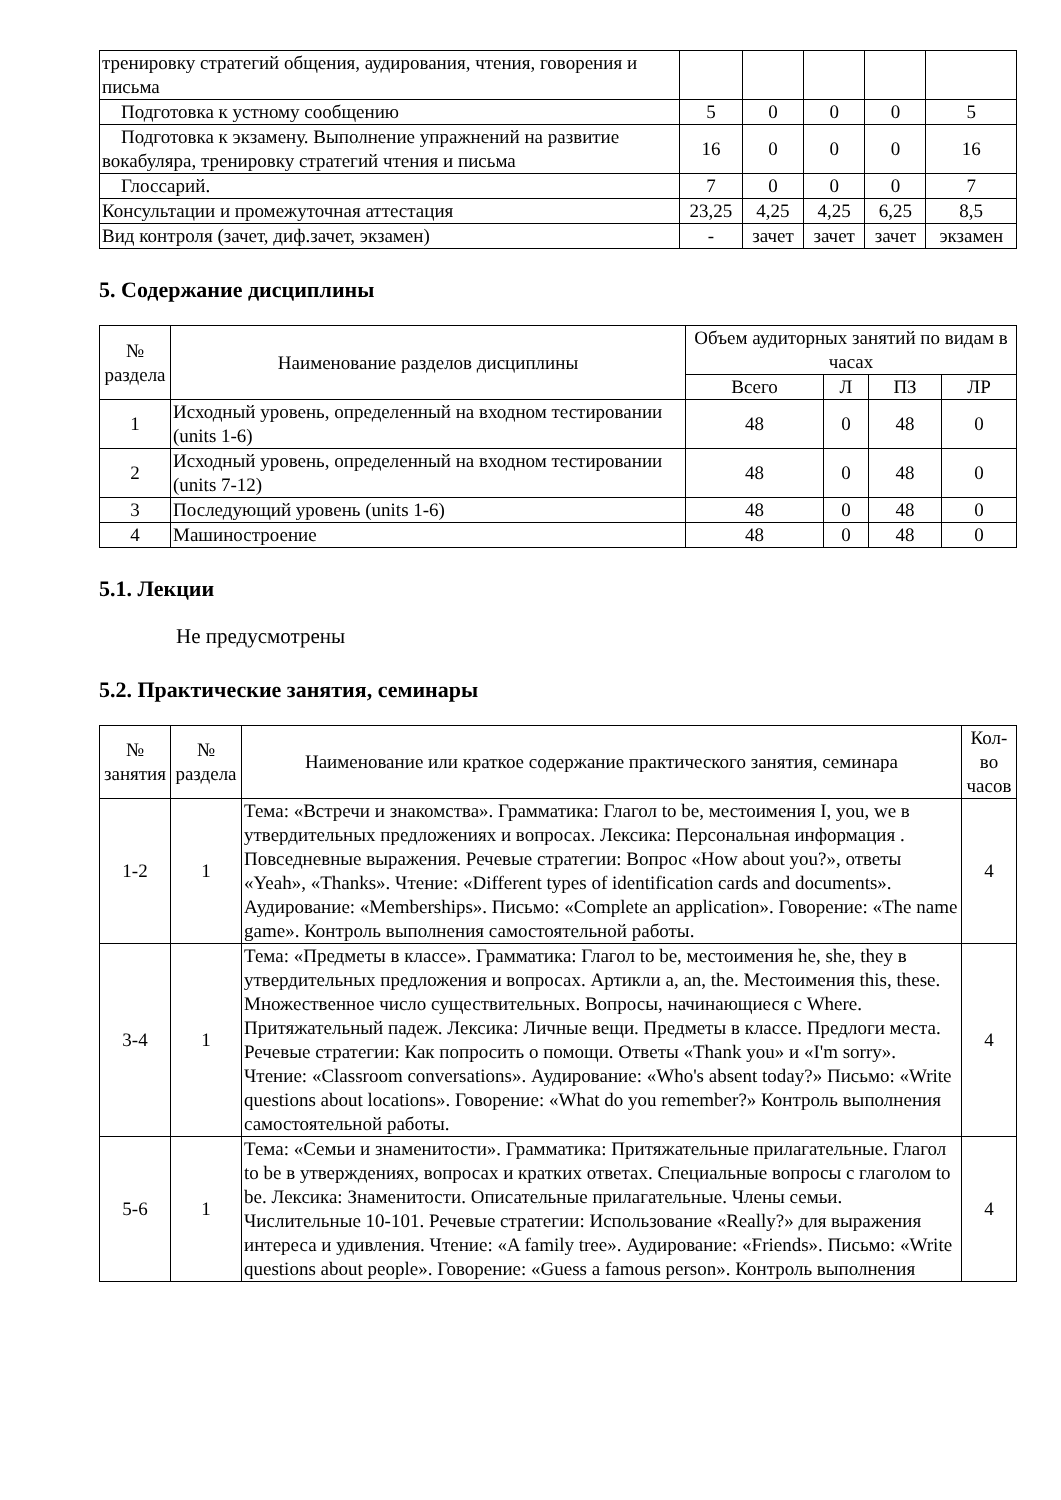| тренировку стратегий общения, аудирования, чтения, говорения и письма | | | | | |
| Подготовка к устному сообщению | 5 | 0 | 0 | 0 | 5 |
| Подготовка к экзамену. Выполнение упражнений на развитие вокабуляра, тренировку стратегий чтения и письма | 16 | 0 | 0 | 0 | 16 |
| Глоссарий. | 7 | 0 | 0 | 0 | 7 |
| Консультации и промежуточная аттестация | 23,25 | 4,25 | 4,25 | 6,25 | 8,5 |
| Вид контроля (зачет, диф.зачет, экзамен) | - | зачет | зачет | зачет | экзамен |
5. Содержание дисциплины
| № раздела | Наименование разделов дисциплины | Объем аудиторных занятий по видам в часах | | | |
| --- | --- | --- | --- | --- | --- |
| | | Всего | Л | ПЗ | ЛР |
| 1 | Исходный уровень, определенный на входном тестировании (units 1-6) | 48 | 0 | 48 | 0 |
| 2 | Исходный уровень, определенный на входном тестировании (units 7-12) | 48 | 0 | 48 | 0 |
| 3 | Последующий уровень (units 1-6) | 48 | 0 | 48 | 0 |
| 4 | Машиностроение | 48 | 0 | 48 | 0 |
5.1. Лекции
Не предусмотрены
5.2. Практические занятия, семинары
| № занятия | № раздела | Наименование или краткое содержание практического занятия, семинара | Кол- во часов |
| --- | --- | --- | --- |
| 1-2 | 1 | Тема: «Встречи и знакомства». Грамматика: Глагол to be, местоимения I, you, we в утвердительных предложениях и вопросах. Лексика: Персональная информация . Повседневные выражения. Речевые стратегии: Вопрос «How about you?», ответы «Yeah», «Thanks». Чтение: «Different types of identification cards and documents». Аудирование: «Memberships». Письмо: «Complete an application». Говорение: «The name game». Контроль выполнения самостоятельной работы. | 4 |
| 3-4 | 1 | Тема: «Предметы в классе». Грамматика: Глагол to be, местоимения he, she, they в утвердительных предложения и вопросах. Артикли a, an, the. Местоимения this, these. Множественное число существительных. Вопросы, начинающиеся с Where. Притяжательный падеж. Лексика: Личные вещи. Предметы в классе. Предлоги места. Речевые стратегии: Как попросить о помощи. Ответы «Thank you» и «I'm sorry». Чтение: «Classroom conversations». Аудирование: «Who's absent today?» Письмо: «Write questions about locations». Говорение: «What do you remember?» Контроль выполнения самостоятельной работы. | 4 |
| 5-6 | 1 | Тема: «Семьи и знаменитости». Грамматика: Притяжательные прилагательные. Глагол to be в утверждениях, вопросах и кратких ответах. Специальные вопросы с глаголом to be. Лексика: Знаменитости. Описательные прилагательные. Члены семьи. Числительные 10-101. Речевые стратегии: Использование «Really?» для выражения интереса и удивления. Чтение: «A family tree». Аудирование: «Friends». Письмо: «Write questions about people». Говорение: «Guess a famous person». Контроль выполнения | 4 |